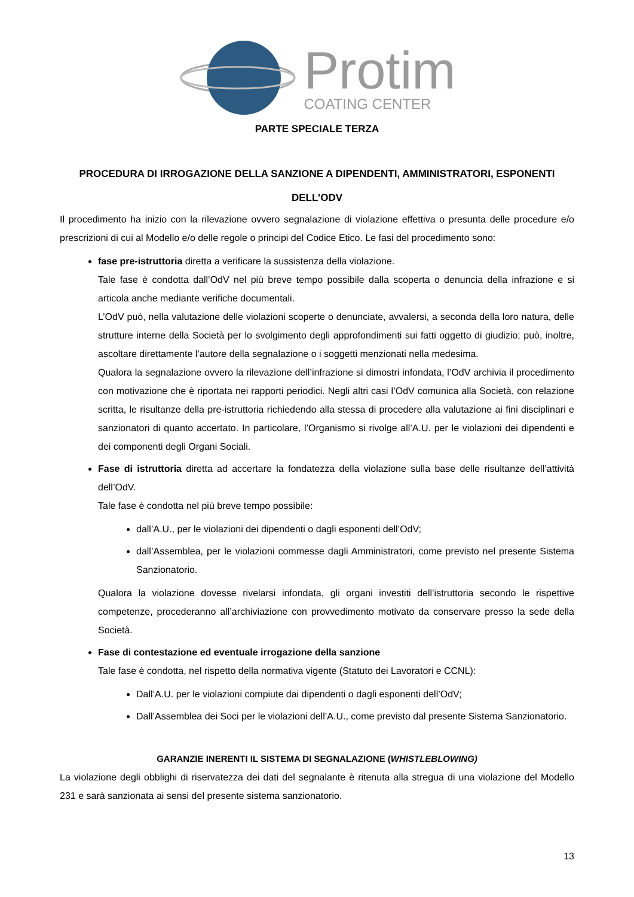Protim
COATING CENTER
PARTE SPECIALE TERZA
PROCEDURA DI IRROGAZIONE DELLA SANZIONE A DIPENDENTI, AMMINISTRATORI, ESPONENTI DELL’ODV
Il procedimento ha inizio con la rilevazione ovvero segnalazione di violazione effettiva o presunta delle procedure e/o prescrizioni di cui al Modello e/o delle regole o principi del Codice Etico. Le fasi del procedimento sono:
fase pre-istruttoria diretta a verificare la sussistenza della violazione.
Tale fase è condotta dall’OdV nel più breve tempo possibile dalla scoperta o denuncia della infrazione e si articola anche mediante verifiche documentali.
L’OdV può, nella valutazione delle violazioni scoperte o denunciate, avvalersi, a seconda della loro natura, delle strutture interne della Società per lo svolgimento degli approfondimenti sui fatti oggetto di giudizio; può, inoltre, ascoltare direttamente l’autore della segnalazione o i soggetti menzionati nella medesima.
Qualora la segnalazione ovvero la rilevazione dell’infrazione si dimostri infondata, l’OdV archivia il procedimento con motivazione che è riportata nei rapporti periodici. Negli altri casi l’OdV comunica alla Società, con relazione scritta, le risultanze della pre-istruttoria richiedendo alla stessa di procedere alla valutazione ai fini disciplinari e sanzionatori di quanto accertato. In particolare, l’Organismo si rivolge all’A.U. per le violazioni dei dipendenti e dei componenti degli Organi Sociali.
Fase di istruttoria diretta ad accertare la fondatezza della violazione sulla base delle risultanze dell’attività dell’OdV.
Tale fase è condotta nel più breve tempo possibile:
dall’A.U., per le violazioni dei dipendenti o dagli esponenti dell’OdV;
dall’Assemblea, per le violazioni commesse dagli Amministratori, come previsto nel presente Sistema Sanzionatorio.
Qualora la violazione dovesse rivelarsi infondata, gli organi investiti dell’istruttoria secondo le rispettive competenze, procederanno all’archiviazione con provvedimento motivato da conservare presso la sede della Società.
Fase di contestazione ed eventuale irrogazione della sanzione
Tale fase è condotta, nel rispetto della normativa vigente (Statuto dei Lavoratori e CCNL):
Dall’A.U. per le violazioni compiute dai dipendenti o dagli esponenti dell’OdV;
Dall’Assemblea dei Soci per le violazioni dell’A.U., come previsto dal presente Sistema Sanzionatorio.
GARANZIE INERENTI IL SISTEMA DI SEGNALAZIONE (WHISTLEBLOWING)
La violazione degli obblighi di riservatezza dei dati del segnalante è ritenuta alla stregua di una violazione del Modello 231 e sarà sanzionata ai sensi del presente sistema sanzionatorio.
13